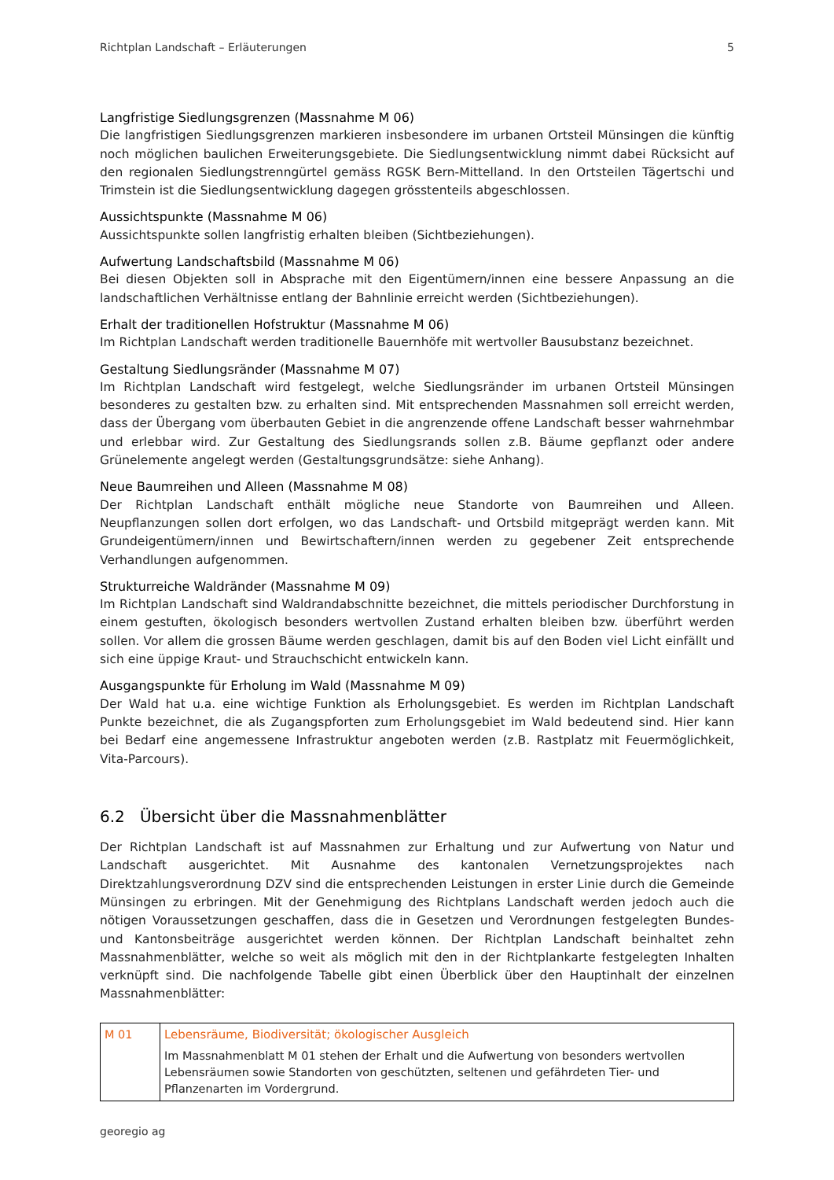Richtplan Landschaft – Erläuterungen 5
Langfristige Siedlungsgrenzen (Massnahme M 06)
Die langfristigen Siedlungsgrenzen markieren insbesondere im urbanen Ortsteil Münsingen die künftig noch möglichen baulichen Erweiterungsgebiete. Die Siedlungsentwicklung nimmt dabei Rücksicht auf den regionalen Siedlungstrenngürtel gemäss RGSK Bern-Mittelland. In den Ortsteilen Tägertschi und Trimstein ist die Siedlungsentwicklung dagegen grösstenteils abgeschlossen.
Aussichtspunkte (Massnahme M 06)
Aussichtspunkte sollen langfristig erhalten bleiben (Sichtbeziehungen).
Aufwertung Landschaftsbild (Massnahme M 06)
Bei diesen Objekten soll in Absprache mit den Eigentümern/innen eine bessere Anpassung an die landschaftlichen Verhältnisse entlang der Bahnlinie erreicht werden (Sichtbeziehungen).
Erhalt der traditionellen Hofstruktur (Massnahme M 06)
Im Richtplan Landschaft werden traditionelle Bauernhöfe mit wertvoller Bausubstanz bezeichnet.
Gestaltung Siedlungsränder (Massnahme M 07)
Im Richtplan Landschaft wird festgelegt, welche Siedlungsränder im urbanen Ortsteil Münsingen besonderes zu gestalten bzw. zu erhalten sind. Mit entsprechenden Massnahmen soll erreicht werden, dass der Übergang vom überbauten Gebiet in die angrenzende offene Landschaft besser wahrnehmbar und erlebbar wird. Zur Gestaltung des Siedlungsrands sollen z.B. Bäume gepflanzt oder andere Grünelemente angelegt werden (Gestaltungsgrundsätze: siehe Anhang).
Neue Baumreihen und Alleen (Massnahme M 08)
Der Richtplan Landschaft enthält mögliche neue Standorte von Baumreihen und Alleen. Neupflanzungen sollen dort erfolgen, wo das Landschaft- und Ortsbild mitgeprägt werden kann. Mit Grundeigentümern/innen und Bewirtschaftern/innen werden zu gegebener Zeit entsprechende Verhandlungen aufgenommen.
Strukturreiche Waldränder (Massnahme M 09)
Im Richtplan Landschaft sind Waldrandabschnitte bezeichnet, die mittels periodischer Durchforstung in einem gestuften, ökologisch besonders wertvollen Zustand erhalten bleiben bzw. überführt werden sollen. Vor allem die grossen Bäume werden geschlagen, damit bis auf den Boden viel Licht einfällt und sich eine üppige Kraut- und Strauchschicht entwickeln kann.
Ausgangspunkte für Erholung im Wald (Massnahme M 09)
Der Wald hat u.a. eine wichtige Funktion als Erholungsgebiet. Es werden im Richtplan Landschaft Punkte bezeichnet, die als Zugangspforten zum Erholungsgebiet im Wald bedeutend sind. Hier kann bei Bedarf eine angemessene Infrastruktur angeboten werden (z.B. Rastplatz mit Feuermöglichkeit, Vita-Parcours).
6.2 Übersicht über die Massnahmenblätter
Der Richtplan Landschaft ist auf Massnahmen zur Erhaltung und zur Aufwertung von Natur und Landschaft ausgerichtet. Mit Ausnahme des kantonalen Vernetzungsprojektes nach Direktzahlungsverordnung DZV sind die entsprechenden Leistungen in erster Linie durch die Gemeinde Münsingen zu erbringen. Mit der Genehmigung des Richtplans Landschaft werden jedoch auch die nötigen Voraussetzungen geschaffen, dass die in Gesetzen und Verordnungen festgelegten Bundes- und Kantonsbeiträge ausgerichtet werden können. Der Richtplan Landschaft beinhaltet zehn Massnahmenblätter, welche so weit als möglich mit den in der Richtplankarte festgelegten Inhalten verknüpft sind. Die nachfolgende Tabelle gibt einen Überblick über den Hauptinhalt der einzelnen Massnahmenblätter:
| M 01 | Lebensräume, Biodiversität; ökologischer Ausgleich Im Massnahmenblatt M 01 stehen der Erhalt und die Aufwertung von besonders wertvollen Lebensräumen sowie Standorten von geschützten, seltenen und gefährdeten Tier- und Pflanzenarten im Vordergrund. |
georegio ag